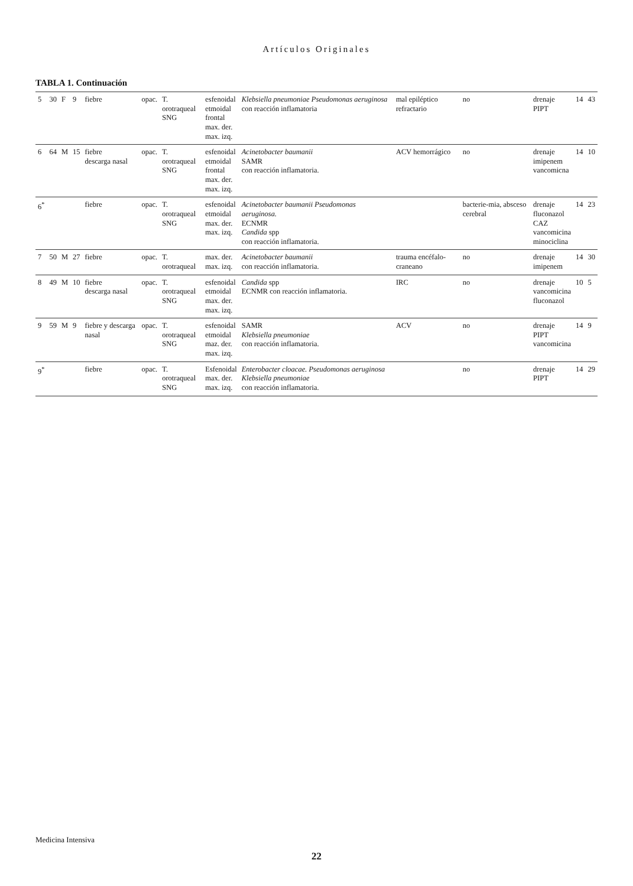Artículos Originales
TABLA 1. Continuación
| 5 | 30 | F | 9 | fiebre | opac. | T. orotraqueal SNG | esfenoidal etmoidal frontal max. der. max. izq. | Klebsiella pneumoniae Pseudomonas aeruginosa con reacción inflamatoria | mal epiléptico refractario | no | drenaje PIPT | 14 | 43 |
| 6 | 64 | M | 15 | fiebre descarga nasal | opac. | T. orotraqueal SNG | esfenoidal etmoidal frontal max. der. max. izq. | Acinetobacter baumanii SAMR con reacción inflamatoria. | ACV hemorrágico | no | drenaje imipenem vancomicna | 14 | 10 |
| 6<sup>*</sup> | | | | fiebre | opac. | T. orotraqueal SNG | esfenoidal etmoidal max. der. max. izq. | Acinetobacter baumanii Pseudomonas aeruginosa. ECNMR Candida spp con reacción inflamatoria. | | bacterie-mia, absceso cerebral | drenaje fluconazol CAZ vancomicina minociclina | 14 | 23 |
| 7 | 50 | M | 27 | fiebre | opac. | T. orotraqueal | max. der. max. izq. | Acinetobacter baumanii con reacción inflamatoria. | trauma encéfalo-craneano | no | drenaje imipenem | 14 | 30 |
| 8 | 49 | M | 10 | fiebre descarga nasal | opac. | T. orotraqueal SNG | esfenoidal etmoidal max. der. max. izq. | Candida spp ECNMR con reacción inflamatoria. | IRC | no | drenaje vancomicina fluconazol | 10 | 5 |
| 9 | 59 | M | 9 | fiebre y descarga nasal | opac. | T. orotraqueal SNG | esfenoidal etmoidal maz. der. max. izq. | SAMR Klebsiella pneumoniae con reacción inflamatoria. | ACV | no | drenaje PIPT vancomicina | 14 | 9 |
| 9<sup>*</sup> | | | | fiebre | opac. | T. orotraqueal SNG | Esfenoidal max. der. max. izq. | Enterobacter cloacae. Pseudomonas aeruginosa Klebsiella pneumoniae con reacción inflamatoria. | | no | drenaje PIPT | 14 | 29 |
Medicina Intensiva
22